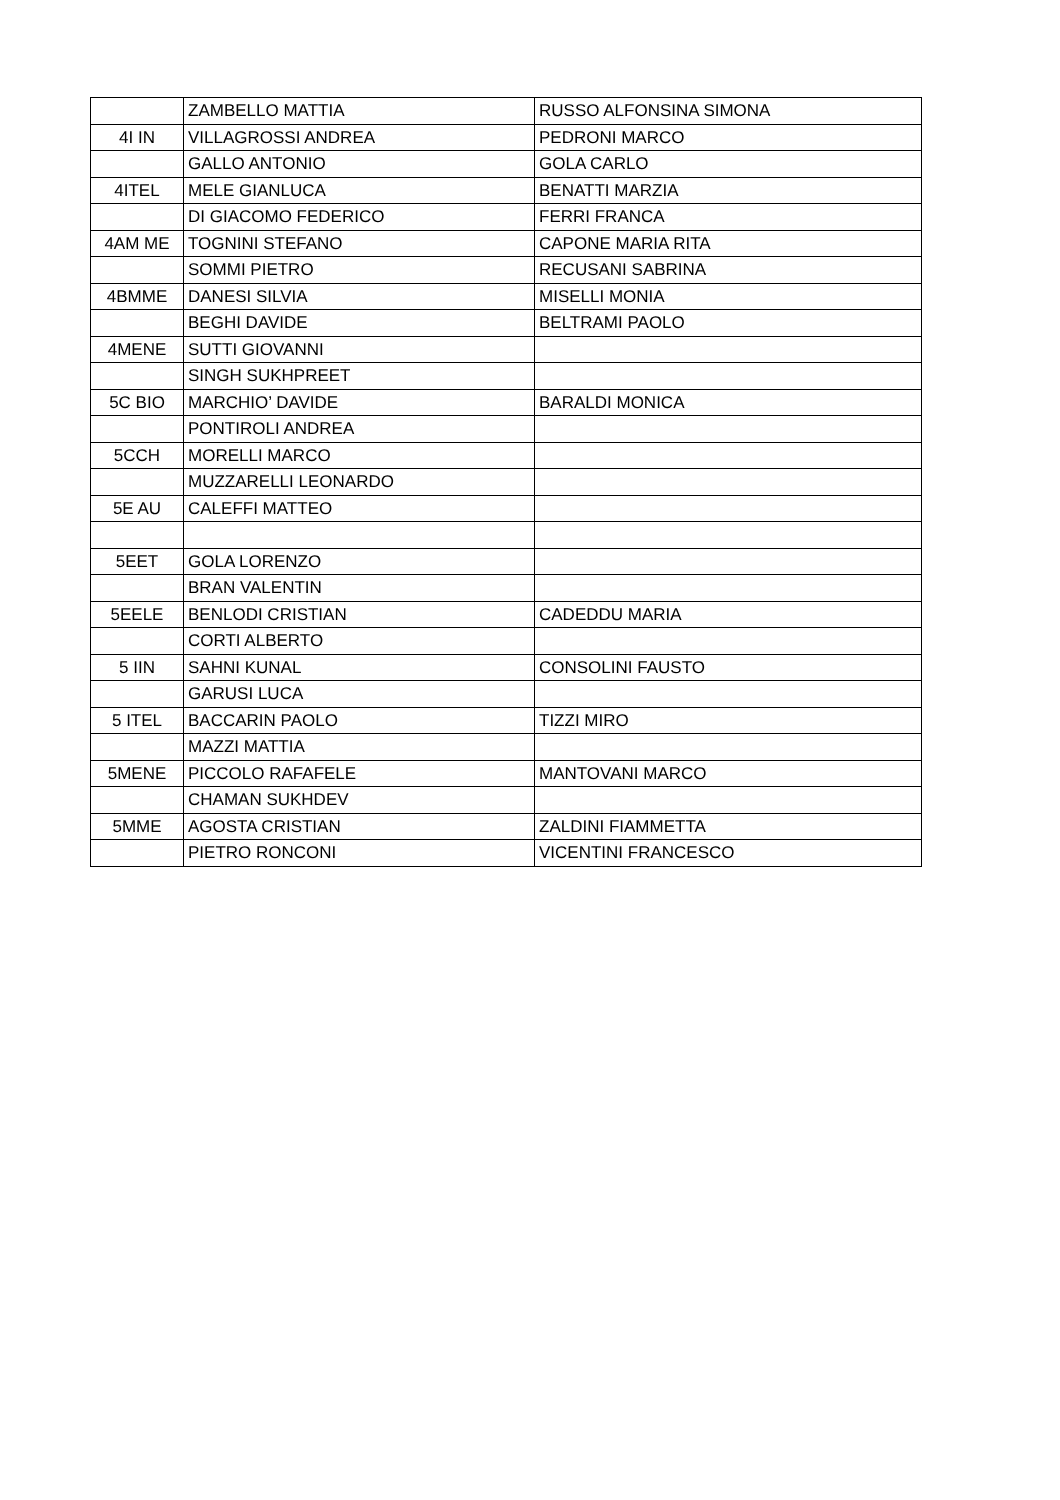| | ZAMBELLO MATTIA | RUSSO ALFONSINA SIMONA |
| 4I IN | VILLAGROSSI ANDREA | PEDRONI MARCO |
| | GALLO ANTONIO | GOLA CARLO |
| 4ITEL | MELE GIANLUCA | BENATTI MARZIA |
| | DI GIACOMO FEDERICO | FERRI FRANCA |
| 4AM ME | TOGNINI STEFANO | CAPONE MARIA RITA |
| | SOMMI PIETRO | RECUSANI SABRINA |
| 4BMME | DANESI SILVIA | MISELLI MONIA |
| | BEGHI DAVIDE | BELTRAMI PAOLO |
| 4MENE | SUTTI GIOVANNI | |
| | SINGH SUKHPREET | |
| 5C BIO | MARCHIO’ DAVIDE | BARALDI MONICA |
| | PONTIROLI ANDREA | |
| 5CCH | MORELLI MARCO | |
| | MUZZARELLI LEONARDO | |
| 5E AU | CALEFFI MATTEO | |
| 5EET | GOLA LORENZO | |
| | BRAN VALENTIN | |
| 5EELE | BENLODI CRISTIAN | CADEDDU MARIA |
| | CORTI ALBERTO | |
| 5 IIN | SAHNI KUNAL | CONSOLINI FAUSTO |
| | GARUSI LUCA | |
| 5 ITEL | BACCARIN PAOLO | TIZZI MIRO |
| | MAZZI MATTIA | |
| 5MENE | PICCOLO RAFAFELE | MANTOVANI MARCO |
| | CHAMAN SUKHDEV | |
| 5MME | AGOSTA CRISTIAN | ZALDINI FIAMMETTA |
| | PIETRO RONCONI | VICENTINI FRANCESCO |